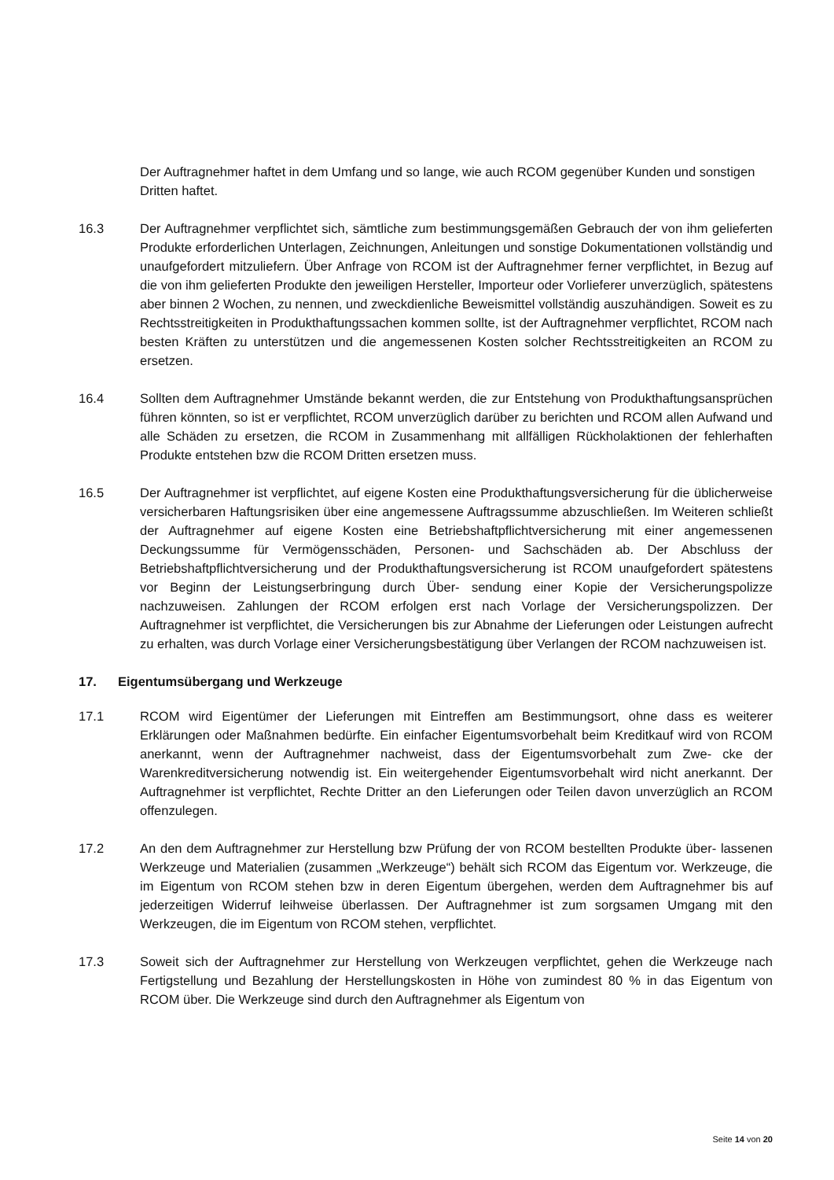Der Auftragnehmer haftet in dem Umfang und so lange, wie auch RCOM gegenüber Kunden und sonstigen Dritten haftet.
16.3 Der Auftragnehmer verpflichtet sich, sämtliche zum bestimmungsgemäßen Gebrauch der von ihm gelieferten Produkte erforderlichen Unterlagen, Zeichnungen, Anleitungen und sonstige Dokumentationen vollständig und unaufgefordert mitzuliefern. Über Anfrage von RCOM ist der Auftragnehmer ferner verpflichtet, in Bezug auf die von ihm gelieferten Produkte den jeweiligen Hersteller, Importeur oder Vorlieferer unverzüglich, spätestens aber binnen 2 Wochen, zu nennen, und zweckdienliche Beweismittel vollständig auszuhändigen. Soweit es zu Rechtsstreitigkeiten in Produkthaftungssachen kommen sollte, ist der Auftragnehmer verpflichtet, RCOM nach besten Kräften zu unterstützen und die angemessenen Kosten solcher Rechtsstreitigkeiten an RCOM zu ersetzen.
16.4 Sollten dem Auftragnehmer Umstände bekannt werden, die zur Entstehung von Produkthaftungsansprüchen führen könnten, so ist er verpflichtet, RCOM unverzüglich darüber zu berichten und RCOM allen Aufwand und alle Schäden zu ersetzen, die RCOM in Zusammenhang mit allfälligen Rückholaktionen der fehlerhaften Produkte entstehen bzw die RCOM Dritten ersetzen muss.
16.5 Der Auftragnehmer ist verpflichtet, auf eigene Kosten eine Produkthaftungsversicherung für die üblicherweise versicherbaren Haftungsrisiken über eine angemessene Auftragssumme abzuschließen. Im Weiteren schließt der Auftragnehmer auf eigene Kosten eine Betriebshaftpflichtversicherung mit einer angemessenen Deckungssumme für Vermögensschäden, Personen- und Sachschäden ab. Der Abschluss der Betriebshaftpflichtversicherung und der Produkthaftungsversicherung ist RCOM unaufgefordert spätestens vor Beginn der Leistungserbringung durch Über- sendung einer Kopie der Versicherungspolizze nachzuweisen. Zahlungen der RCOM erfolgen erst nach Vorlage der Versicherungspolizzen. Der Auftragnehmer ist verpflichtet, die Versicherungen bis zur Abnahme der Lieferungen oder Leistungen aufrecht zu erhalten, was durch Vorlage einer Versicherungsbestätigung über Verlangen der RCOM nachzuweisen ist.
17. Eigentumsübergang und Werkzeuge
17.1 RCOM wird Eigentümer der Lieferungen mit Eintreffen am Bestimmungsort, ohne dass es weiterer Erklärungen oder Maßnahmen bedürfte. Ein einfacher Eigentumsvorbehalt beim Kreditkauf wird von RCOM anerkannt, wenn der Auftragnehmer nachweist, dass der Eigentumsvorbehalt zum Zwe- cke der Warenkreditversicherung notwendig ist. Ein weitergehender Eigentumsvorbehalt wird nicht anerkannt. Der Auftragnehmer ist verpflichtet, Rechte Dritter an den Lieferungen oder Teilen davon unverzüglich an RCOM offenzulegen.
17.2 An den dem Auftragnehmer zur Herstellung bzw Prüfung der von RCOM bestellten Produkte über- lassenen Werkzeuge und Materialien (zusammen „Werkzeuge“) behält sich RCOM das Eigentum vor. Werkzeuge, die im Eigentum von RCOM stehen bzw in deren Eigentum übergehen, werden dem Auftragnehmer bis auf jederzeitigen Widerruf leihweise überlassen. Der Auftragnehmer ist zum sorgsamen Umgang mit den Werkzeugen, die im Eigentum von RCOM stehen, verpflichtet.
17.3 Soweit sich der Auftragnehmer zur Herstellung von Werkzeugen verpflichtet, gehen die Werkzeuge nach Fertigstellung und Bezahlung der Herstellungskosten in Höhe von zumindest 80 % in das Eigentum von RCOM über. Die Werkzeuge sind durch den Auftragnehmer als Eigentum von
Seite 14 von 20